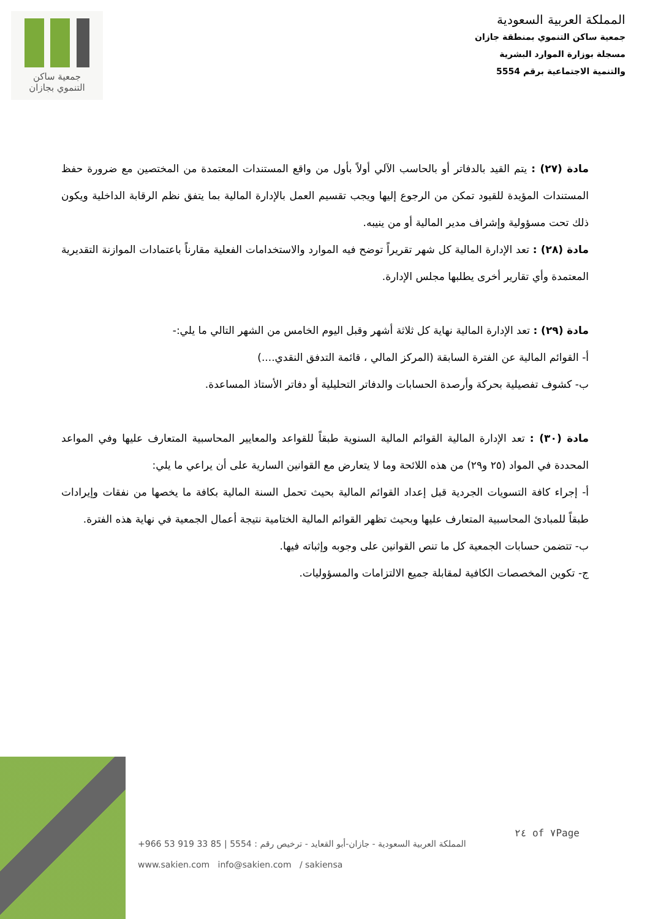جمعية ساكن
التنموي بجازان
المملكة العربية السعودية
جمعية ساكن التنموي بمنطقة جازان
مسجلة بوزارة الموارد البشرية
والتنمية الاجتماعية برقم 5554
مادة (٢٧) : يتم القيد بالدفاتر أو بالحاسب الآلي أولاً بأول من واقع المستندات المعتمدة من المختصين مع ضرورة حفظ المستندات المؤيدة للقيود تمكن من الرجوع إليها ويجب تقسيم العمل بالإدارة المالية بما يتفق نظم الرقابة الداخلية ويكون ذلك تحت مسؤولية وإشراف مدير المالية أو من ينيبه.
مادة (٢٨) : تعد الإدارة المالية كل شهر تقريراً توضح فيه الموارد والاستخدامات الفعلية مقارناً باعتمادات الموازنة التقديرية المعتمدة وأي تقارير أخرى يطلبها مجلس الإدارة.
مادة (٢٩) : تعد الإدارة المالية نهاية كل ثلاثة أشهر وقبل اليوم الخامس من الشهر التالي ما يلي:-
أ- القوائم المالية عن الفترة السابقة (المركز المالي ، قائمة التدفق النقدي....)
ب- كشوف تفصيلية بحركة وأرصدة الحسابات والدفاتر التحليلية أو دفاتر الأستاذ المساعدة.
مادة (٣٠) : تعد الإدارة المالية القوائم المالية السنوية طبقاً للقواعد والمعايير المحاسبية المتعارف عليها وفي المواعد المحددة في المواد (٢٥ و٢٩) من هذه اللائحة وما لا يتعارض مع القوانين السارية على أن يراعي ما يلي:
أ- إجراء كافة التسويات الجردية قبل إعداد القوائم المالية بحيث تحمل السنة المالية بكافة ما يخصها من نفقات وإيرادات طبقاً للمبادئ المحاسبية المتعارف عليها وبحيث تظهر القوائم المالية الختامية نتيجة أعمال الجمعية في نهاية هذه الفترة.
ب- تتضمن حسابات الجمعية كل ما تنص القوانين على وجوبه وإثباته فيها.
ج- تكوين المخصصات الكافية لمقابلة جميع الالتزامات والمسؤوليات.
٢٤ of ٧Page
المملكة العربية السعودية - جازان-أبو القعايد - ترخيص رقم : 5554 | 85 33 919 53 966+
www.sakien.com info@sakien.com / sakiensa